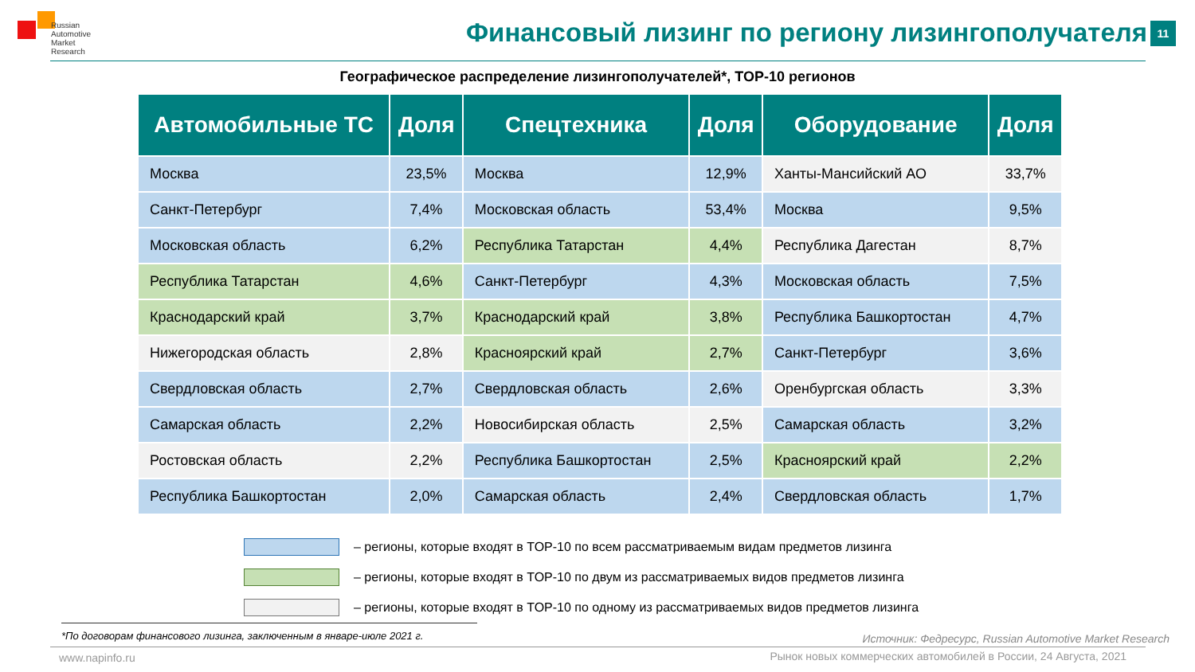Russian
Automotive
Market
Research
Финансовый лизинг по региону лизингополучателя
11
Географическое распределение лизингополучателей*, TOP-10 регионов
| Автомобильные ТС | Доля | Спецтехника | Доля | Оборудование | Доля |
| --- | --- | --- | --- | --- | --- |
| Москва | 23,5% | Москва | 12,9% | Ханты-Мансийский АО | 33,7% |
| Санкт-Петербург | 7,4% | Московская область | 53,4% | Москва | 9,5% |
| Московская область | 6,2% | Республика Татарстан | 4,4% | Республика Дагестан | 8,7% |
| Республика Татарстан | 4,6% | Санкт-Петербург | 4,3% | Московская область | 7,5% |
| Краснодарский край | 3,7% | Краснодарский край | 3,8% | Республика Башкортостан | 4,7% |
| Нижегородская область | 2,8% | Красноярский край | 2,7% | Санкт-Петербург | 3,6% |
| Свердловская область | 2,7% | Свердловская область | 2,6% | Оренбургская область | 3,3% |
| Самарская область | 2,2% | Новосибирская область | 2,5% | Самарская область | 3,2% |
| Ростовская область | 2,2% | Республика Башкортостан | 2,5% | Красноярский край | 2,2% |
| Республика Башкортостан | 2,0% | Самарская область | 2,4% | Свердловская область | 1,7% |
– регионы, которые входят в TOP-10 по всем рассматриваемым видам предметов лизинга
– регионы, которые входят в TOP-10 по двум из рассматриваемых видов предметов лизинга
– регионы, которые входят в TOP-10 по одному из рассматриваемых видов предметов лизинга
*По договорам финансового лизинга, заключенным в январе-июле 2021 г.
Источник: Федресурс, Russian Automotive Market Research
www.napinfo.ru
Рынок новых коммерческих автомобилей в России, 24 Августа, 2021